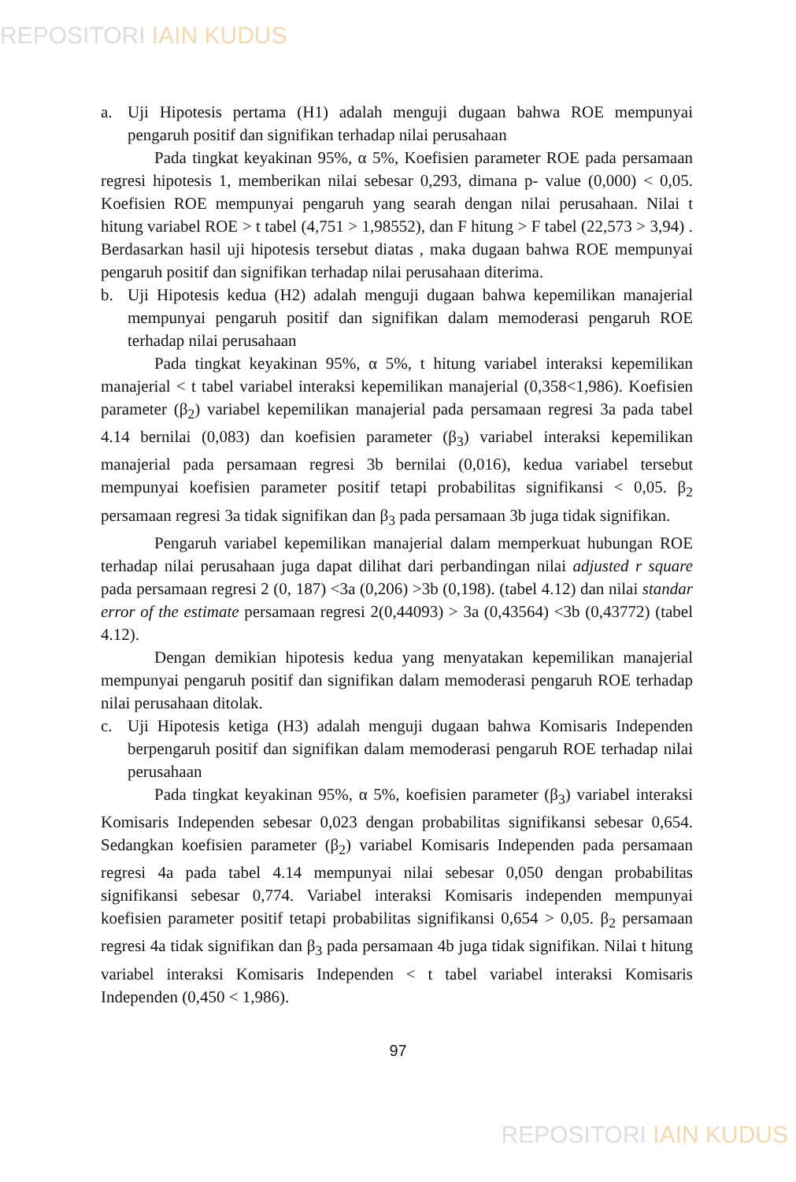REPOSITORI IAIN KUDUS
a. Uji Hipotesis pertama (H1) adalah menguji dugaan bahwa ROE mempunyai pengaruh positif dan signifikan terhadap nilai perusahaan
Pada tingkat keyakinan 95%, α 5%, Koefisien parameter ROE pada persamaan regresi hipotesis 1, memberikan nilai sebesar 0,293, dimana p- value (0,000) < 0,05. Koefisien ROE mempunyai pengaruh yang searah dengan nilai perusahaan. Nilai t hitung variabel ROE > t tabel (4,751 > 1,98552), dan F hitung > F tabel (22,573 > 3,94) . Berdasarkan hasil uji hipotesis tersebut diatas , maka dugaan bahwa ROE mempunyai pengaruh positif dan signifikan terhadap nilai perusahaan diterima.
b. Uji Hipotesis kedua (H2) adalah menguji dugaan bahwa kepemilikan manajerial mempunyai pengaruh positif dan signifikan dalam memoderasi pengaruh ROE terhadap nilai perusahaan
Pada tingkat keyakinan 95%, α 5%, t hitung variabel interaksi kepemilikan manajerial < t tabel variabel interaksi kepemilikan manajerial (0,358<1,986). Koefisien parameter (β<sub>2</sub>) variabel kepemilikan manajerial pada persamaan regresi 3a pada tabel 4.14 bernilai (0,083) dan koefisien parameter (β<sub>3</sub>) variabel interaksi kepemilikan manajerial pada persamaan regresi 3b bernilai (0,016), kedua variabel tersebut mempunyai koefisien parameter positif tetapi probabilitas signifikansi < 0,05. β<sub>2</sub> persamaan regresi 3a tidak signifikan dan β<sub>3</sub> pada persamaan 3b juga tidak signifikan.
Pengaruh variabel kepemilikan manajerial dalam memperkuat hubungan ROE terhadap nilai perusahaan juga dapat dilihat dari perbandingan nilai adjusted r square pada persamaan regresi 2 (0, 187) <3a (0,206) >3b (0,198). (tabel 4.12) dan nilai standar error of the estimate persamaan regresi 2(0,44093) > 3a (0,43564) <3b (0,43772) (tabel 4.12).
Dengan demikian hipotesis kedua yang menyatakan kepemilikan manajerial mempunyai pengaruh positif dan signifikan dalam memoderasi pengaruh ROE terhadap nilai perusahaan ditolak.
c. Uji Hipotesis ketiga (H3) adalah menguji dugaan bahwa Komisaris Independen berpengaruh positif dan signifikan dalam memoderasi pengaruh ROE terhadap nilai perusahaan
Pada tingkat keyakinan 95%, α 5%, koefisien parameter (β<sub>3</sub>) variabel interaksi Komisaris Independen sebesar 0,023 dengan probabilitas signifikansi sebesar 0,654. Sedangkan koefisien parameter (β<sub>2</sub>) variabel Komisaris Independen pada persamaan regresi 4a pada tabel 4.14 mempunyai nilai sebesar 0,050 dengan probabilitas signifikansi sebesar 0,774. Variabel interaksi Komisaris independen mempunyai koefisien parameter positif tetapi probabilitas signifikansi 0,654 > 0,05. β<sub>2</sub> persamaan regresi 4a tidak signifikan dan β<sub>3</sub> pada persamaan 4b juga tidak signifikan. Nilai t hitung variabel interaksi Komisaris Independen < t tabel variabel interaksi Komisaris Independen (0,450 < 1,986).
97
REPOSITORI IAIN KUDUS